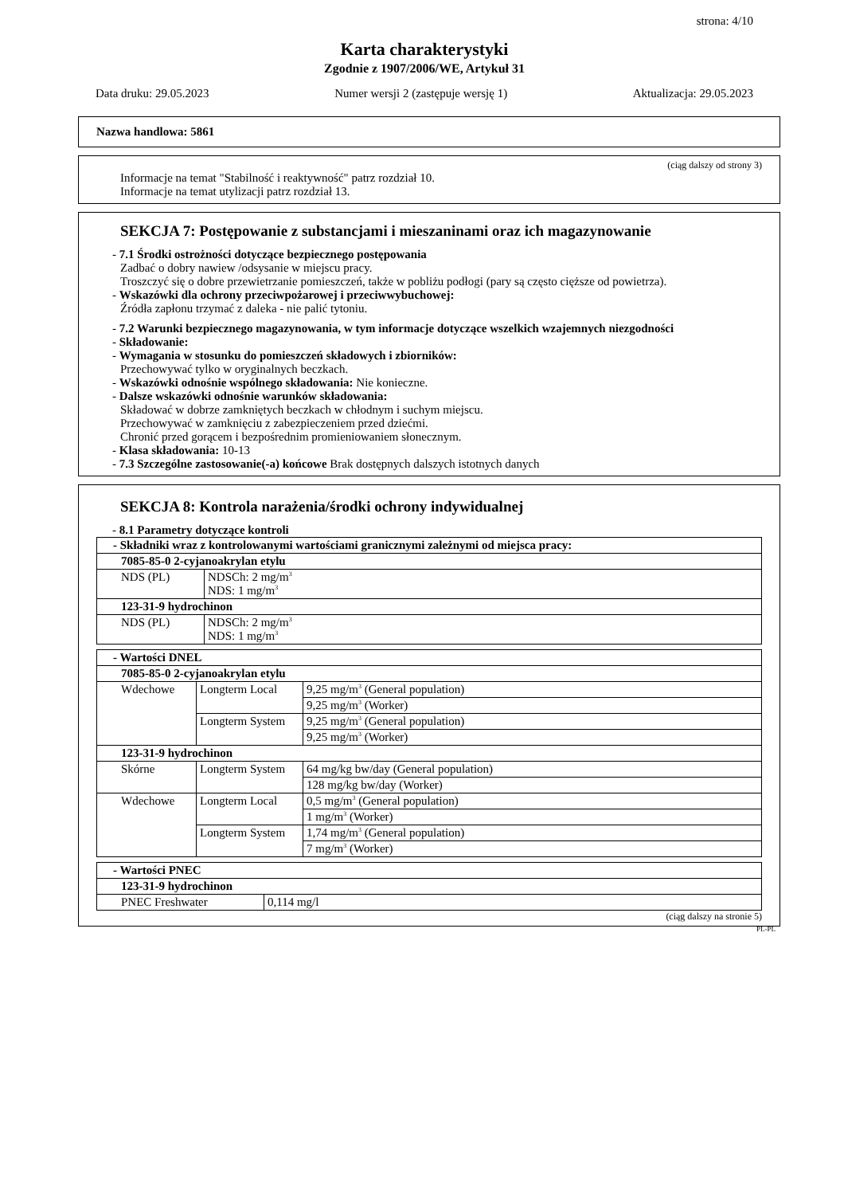strona: 4/10
Karta charakterystyki
Zgodnie z 1907/2006/WE, Artykuł 31
Data druku: 29.05.2023 Numer wersji 2 (zastępuje wersję 1) Aktualizacja: 29.05.2023
Nazwa handlowa: 5861
(ciąg dalszy od strony 3)
Informacje na temat "Stabilność i reaktywność" patrz rozdział 10.
Informacje na temat utylizacji patrz rozdział 13.
SEKCJA 7: Postępowanie z substancjami i mieszaninami oraz ich magazynowanie
- 7.1 Środki ostrożności dotyczące bezpiecznego postępowania
Zadbać o dobry nawiew /odsysanie w miejscu pracy.
Troszczyć się o dobre przewietrzanie pomieszczeń, także w pobliżu podłogi (pary są często cięższe od powietrza).
- Wskazówki dla ochrony przeciwpożarowej i przeciwwybuchowej:
Źródła zapłonu trzymać z daleka - nie palić tytoniu.
- 7.2 Warunki bezpiecznego magazynowania, w tym informacje dotyczące wszelkich wzajemnych niezgodności
- Składowanie:
- Wymagania w stosunku do pomieszczeń składowych i zbiorników:
Przechowywać tylko w oryginalnych beczkach.
- Wskazówki odnośnie wspólnego składowania: Nie konieczne.
- Dalsze wskazówki odnośnie warunków składowania:
Składować w dobrze zamkniętych beczkach w chłodnym i suchym miejscu.
Przechowywać w zamknięciu z zabezpieczeniem przed dziećmi.
Chronić przed gorącem i bezpośrednim promieniowaniem słonecznym.
- Klasa składowania: 10-13
- 7.3 Szczególne zastosowanie(-a) końcowe Brak dostępnych dalszych istotnych danych
SEKCJA 8: Kontrola narażenia/środki ochrony indywidualnej
- 8.1 Parametry dotyczące kontroli
| - Składniki wraz z kontrolowanymi wartościami granicznymi zależnymi od miejsca pracy: | |
| 7085-85-0 2-cyjanoakrylan etylu | |
| NDS (PL) | NDSCh: 2 mg/m<sup>3</sup> NDS: 1 mg/m<sup>3</sup> |
| 123-31-9 hydrochinon | |
| NDS (PL) | NDSCh: 2 mg/m<sup>3</sup> NDS: 1 mg/m<sup>3</sup> |
| - Wartości DNEL | | |
| 7085-85-0 2-cyjanoakrylan etylu | | |
| Wdechowe | Longterm Local | 9,25 mg/m<sup>3</sup> (General population) |
| | | 9,25 mg/m<sup>3</sup> (Worker) |
| | Longterm System | 9,25 mg/m<sup>3</sup> (General population) |
| | | 9,25 mg/m<sup>3</sup> (Worker) |
| 123-31-9 hydrochinon | | |
| Skórne | Longterm System | 64 mg/kg bw/day (General population) |
| | | 128 mg/kg bw/day (Worker) |
| Wdechowe | Longterm Local | 0,5 mg/m<sup>3</sup> (General population) |
| | | 1 mg/m<sup>3</sup> (Worker) |
| | Longterm System | 1,74 mg/m<sup>3</sup> (General population) |
| | | 7 mg/m<sup>3</sup> (Worker) |
| - Wartości PNEC | |
| 123-31-9 hydrochinon | |
| PNEC Freshwater | 0,114 mg/l |
(ciąg dalszy na stronie 5)
PL-PL